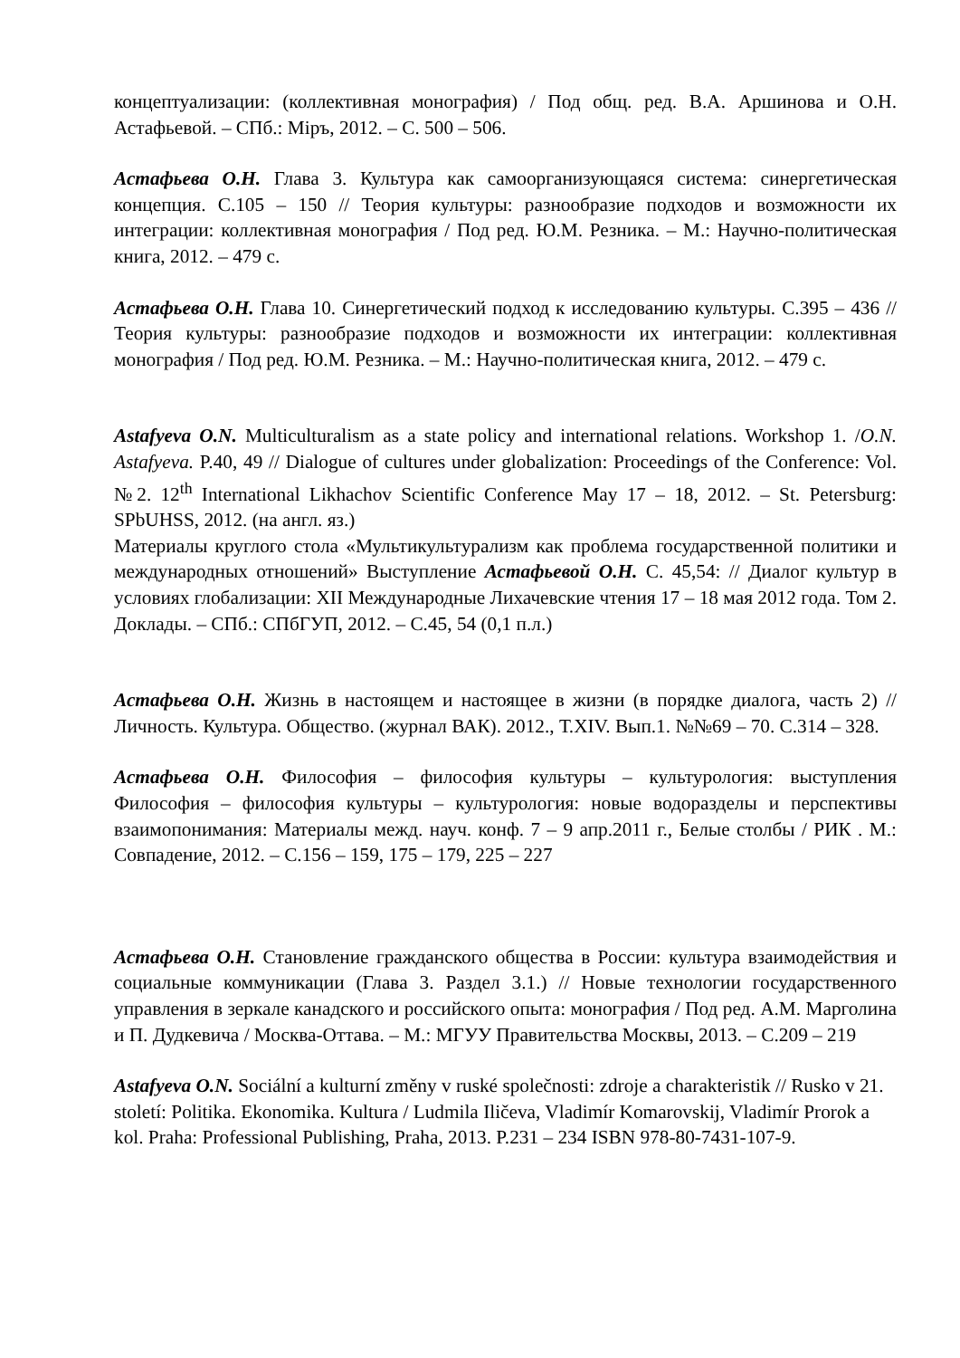концептуализации: (коллективная монография) / Под общ. ред. В.А. Аршинова и О.Н. Астафьевой. – СПб.: Міръ, 2012. – С. 500 – 506.
Астафьева О.Н. Глава 3. Культура как самоорганизующаяся система: синергетическая концепция. С.105 – 150 // Теория культуры: разнообразие подходов и возможности их интеграции: коллективная монография / Под ред. Ю.М. Резника. – М.: Научно-политическая книга, 2012. – 479 с.
Астафьева О.Н. Глава 10. Синергетический подход к исследованию культуры. С.395 – 436 // Теория культуры: разнообразие подходов и возможности их интеграции: коллективная монография / Под ред. Ю.М. Резника. – М.: Научно-политическая книга, 2012. – 479 с.
Astafyeva O.N. Multiculturalism as a state policy and international relations. Workshop 1. /O.N. Astafyeva. P.40, 49 // Dialogue of cultures under globalization: Proceedings of the Conference: Vol. №2. 12<sup>th</sup> International Likhachov Scientific Conference May 17 – 18, 2012. – St. Petersburg: SPbUHSS, 2012. (на англ. яз.)
Материалы круглого стола «Мультикультурализм как проблема государственной политики и международных отношений» Выступление Астафьевой О.Н. С. 45,54: // Диалог культур в условиях глобализации: XII Международные Лихачевские чтения 17 – 18 мая 2012 года. Том 2. Доклады. – СПб.: СПбГУП, 2012. – С.45, 54 (0,1 п.л.)
Астафьева О.Н. Жизнь в настоящем и настоящее в жизни (в порядке диалога, часть 2) // Личность. Культура. Общество. (журнал ВАК). 2012., Т.XIV. Вып.1. №№69 – 70. С.314 – 328.
Астафьева О.Н. Философия – философия культуры – культурология: выступления Философия – философия культуры – культурология: новые водоразделы и перспективы взаимопонимания: Материалы межд. науч. конф. 7 – 9 апр.2011 г., Белые столбы / РИК . М.: Совпадение, 2012. – С.156 – 159, 175 – 179, 225 – 227
Астафьева О.Н. Становление гражданского общества в России: культура взаимодействия и социальные коммуникации (Глава 3. Раздел 3.1.) // Новые технологии государственного управления в зеркале канадского и российского опыта: монография / Под ред. А.М. Марголина и П. Дудкевича / Москва-Оттава. – М.: МГУУ Правительства Москвы, 2013. – С.209 – 219
Astafyeva O.N. Sociální a kulturní změny v ruské společnosti: zdroje a charakteristik // Rusko v 21. století: Politika. Ekonomika. Kultura / Ludmila Iličeva, Vladimír Komarovskij, Vladimír Prorok a kol. Praha: Professional Publishing, Praha, 2013. P.231 – 234 ISBN 978-80-7431-107-9.